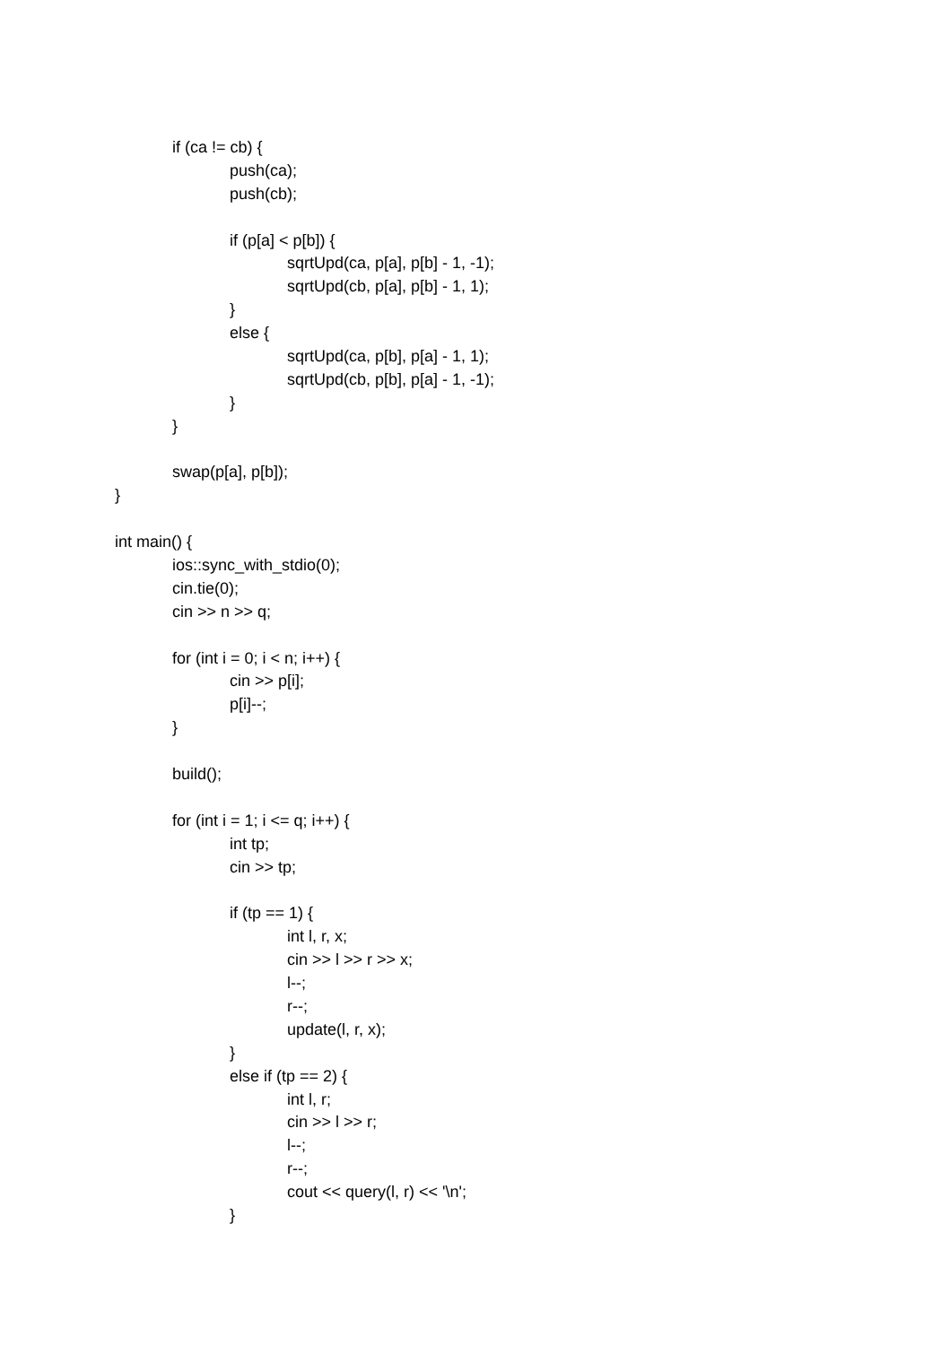if (ca != cb) {
push(ca);
push(cb);
if (p[a] < p[b]) {
sqrtUpd(ca, p[a], p[b] - 1, -1);
sqrtUpd(cb, p[a], p[b] - 1, 1);
}
else {
sqrtUpd(ca, p[b], p[a] - 1, 1);
sqrtUpd(cb, p[b], p[a] - 1, -1);
}
}
swap(p[a], p[b]);
}
int main() {
ios::sync_with_stdio(0);
cin.tie(0);
cin >> n >> q;
for (int i = 0; i < n; i++) {
cin >> p[i];
p[i]--;
}
build();
for (int i = 1; i <= q; i++) {
int tp;
cin >> tp;
if (tp == 1) {
int l, r, x;
cin >> l >> r >> x;
l--;
r--;
update(l, r, x);
}
else if (tp == 2) {
int l, r;
cin >> l >> r;
l--;
r--;
cout << query(l, r) << '\n';
}